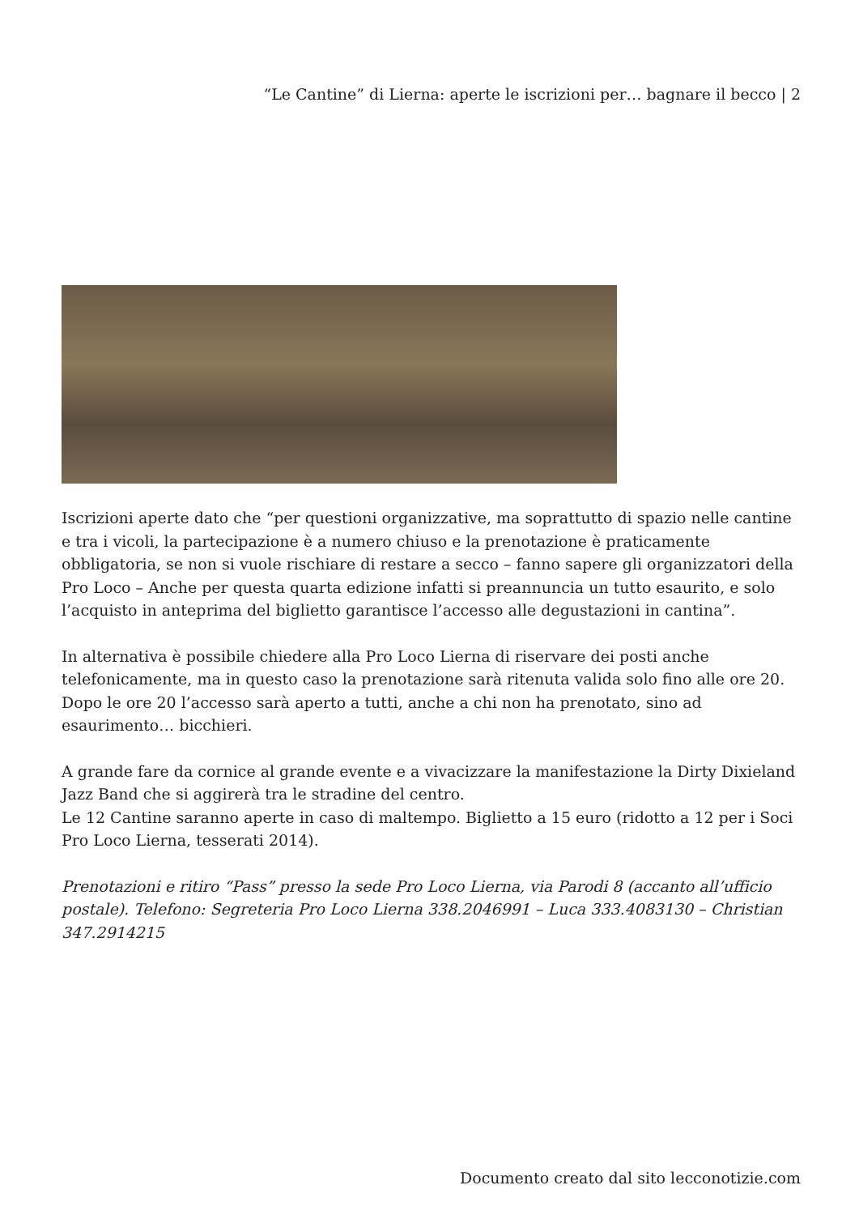“Le Cantine” di Lierna: aperte le iscrizioni per… bagnare il becco | 2
Iscrizioni aperte dato che “per questioni organizzative, ma soprattutto di spazio nelle cantine e tra i vicoli, la partecipazione è a numero chiuso e la prenotazione è praticamente obbligatoria, se non si vuole rischiare di restare a secco – fanno sapere gli organizzatori della Pro Loco – Anche per questa quarta edizione infatti si preannuncia un tutto esaurito, e solo l’acquisto in anteprima del biglietto garantisce l’accesso alle degustazioni in cantina”.
In alternativa è possibile chiedere alla Pro Loco Lierna di riservare dei posti anche telefonicamente, ma in questo caso la prenotazione sarà ritenuta valida solo fino alle ore 20. Dopo le ore 20 l’accesso sarà aperto a tutti, anche a chi non ha prenotato, sino ad esaurimento… bicchieri.
A grande fare da cornice al grande evente e a vivacizzare la manifestazione la Dirty Dixieland Jazz Band che si aggirerà tra le stradine del centro.
Le 12 Cantine saranno aperte in caso di maltempo. Biglietto a 15 euro (ridotto a 12 per i Soci Pro Loco Lierna, tesserati 2014).
Prenotazioni e ritiro “Pass” presso la sede Pro Loco Lierna, via Parodi 8 (accanto all’ufficio postale). Telefono: Segreteria Pro Loco Lierna 338.2046991 – Luca 333.4083130 – Christian 347.2914215
Documento creato dal sito lecconotizie.com